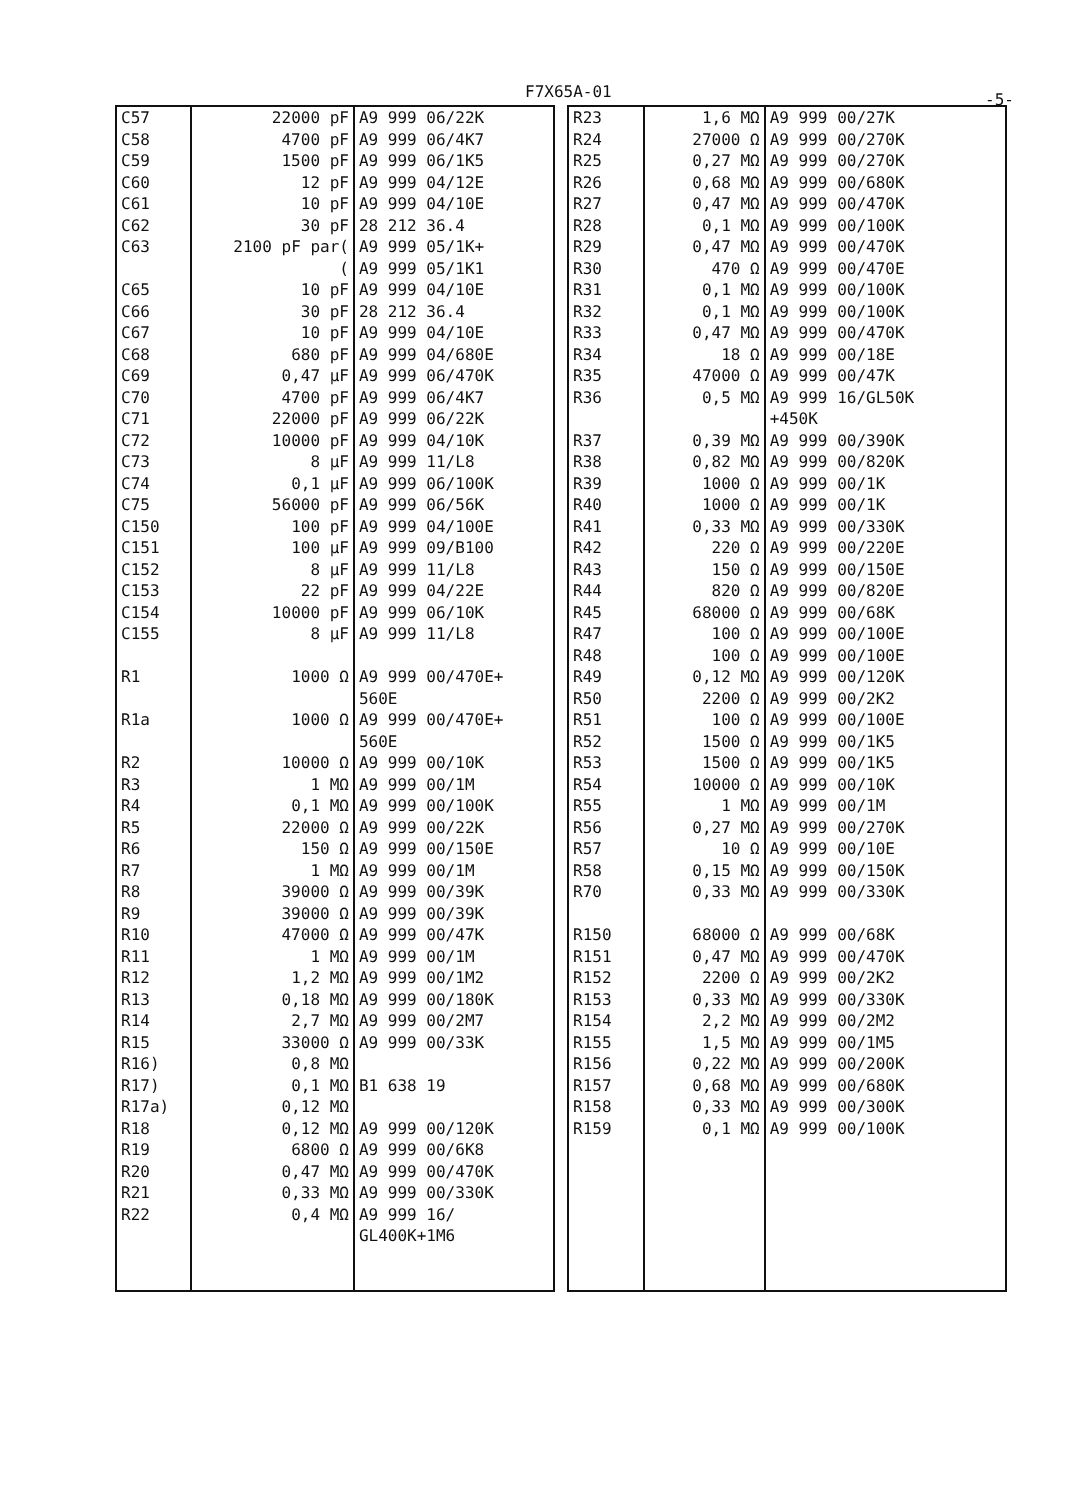F7X65A-01 -5-
| C57 C58 C59 C60 C61 C62 C63 C65 C66 C67 C68 C69 C70 C71 C72 C73 C74 C75 C150 C151 C152 C153 C154 C155 R1 R1a R2 R3 R4 R5 R6 R7 R8 R9 R10 R11 R12 R13 R14 R15 R16) R17) R17a) R18 R19 R20 R21 R22 | 22000 pF 4700 pF 1500 pF 12 pF 10 pF 30 pF 2100 pF par( ( 10 pF 30 pF 10 pF 680 pF 0,47 µF 4700 pF 22000 pF 10000 pF 8 µF 0,1 µF 56000 pF 100 pF 100 µF 8 µF 22 pF 10000 pF 8 µF 1000 Ω 1000 Ω 10000 Ω 1 MΩ 0,1 MΩ 22000 Ω 150 Ω 1 MΩ 39000 Ω 39000 Ω 47000 Ω 1 MΩ 1,2 MΩ 0,18 MΩ 2,7 MΩ 33000 Ω 0,8 MΩ 0,1 MΩ 0,12 MΩ 0,12 MΩ 6800 Ω 0,47 MΩ 0,33 MΩ 0,4 MΩ | A9 999 06/22K A9 999 06/4K7 A9 999 06/1K5 A9 999 04/12E A9 999 04/10E 28 212 36.4 A9 999 05/1K+ A9 999 05/1K1 A9 999 04/10E 28 212 36.4 A9 999 04/10E A9 999 04/680E A9 999 06/470K A9 999 06/4K7 A9 999 06/22K A9 999 04/10K A9 999 11/L8 A9 999 06/100K A9 999 06/56K A9 999 04/100E A9 999 09/B100 A9 999 11/L8 A9 999 04/22E A9 999 06/10K A9 999 11/L8 A9 999 00/470E+ 560E A9 999 00/470E+ 560E A9 999 00/10K A9 999 00/1M A9 999 00/100K A9 999 00/22K A9 999 00/150E A9 999 00/1M A9 999 00/39K A9 999 00/39K A9 999 00/47K A9 999 00/1M A9 999 00/1M2 A9 999 00/180K A9 999 00/2M7 A9 999 00/33K B1 638 19 A9 999 00/120K A9 999 00/6K8 A9 999 00/470K A9 999 00/330K A9 999 16/ GL400K+1M6 |
| R23 R24 R25 R26 R27 R28 R29 R30 R31 R32 R33 R34 R35 R36 R37 R38 R39 R40 R41 R42 R43 R44 R45 R47 R48 R49 R50 R51 R52 R53 R54 R55 R56 R57 R58 R70 R150 R151 R152 R153 R154 R155 R156 R157 R158 R159 | 1,6 MΩ 27000 Ω 0,27 MΩ 0,68 MΩ 0,47 MΩ 0,1 MΩ 0,47 MΩ 470 Ω 0,1 MΩ 0,1 MΩ 0,47 MΩ 18 Ω 47000 Ω 0,5 MΩ 0,39 MΩ 0,82 MΩ 1000 Ω 1000 Ω 0,33 MΩ 220 Ω 150 Ω 820 Ω 68000 Ω 100 Ω 100 Ω 0,12 MΩ 2200 Ω 100 Ω 1500 Ω 1500 Ω 10000 Ω 1 MΩ 0,27 MΩ 10 Ω 0,15 MΩ 0,33 MΩ 68000 Ω 0,47 MΩ 2200 Ω 0,33 MΩ 2,2 MΩ 1,5 MΩ 0,22 MΩ 0,68 MΩ 0,33 MΩ 0,1 MΩ | A9 999 00/27K A9 999 00/270K A9 999 00/270K A9 999 00/680K A9 999 00/470K A9 999 00/100K A9 999 00/470K A9 999 00/470E A9 999 00/100K A9 999 00/100K A9 999 00/470K A9 999 00/18E A9 999 00/47K A9 999 16/GL50K +450K A9 999 00/390K A9 999 00/820K A9 999 00/1K A9 999 00/1K A9 999 00/330K A9 999 00/220E A9 999 00/150E A9 999 00/820E A9 999 00/68K A9 999 00/100E A9 999 00/100E A9 999 00/120K A9 999 00/2K2 A9 999 00/100E A9 999 00/1K5 A9 999 00/1K5 A9 999 00/10K A9 999 00/1M A9 999 00/270K A9 999 00/10E A9 999 00/150K A9 999 00/330K A9 999 00/68K A9 999 00/470K A9 999 00/2K2 A9 999 00/330K A9 999 00/2M2 A9 999 00/1M5 A9 999 00/200K A9 999 00/680K A9 999 00/300K A9 999 00/100K |